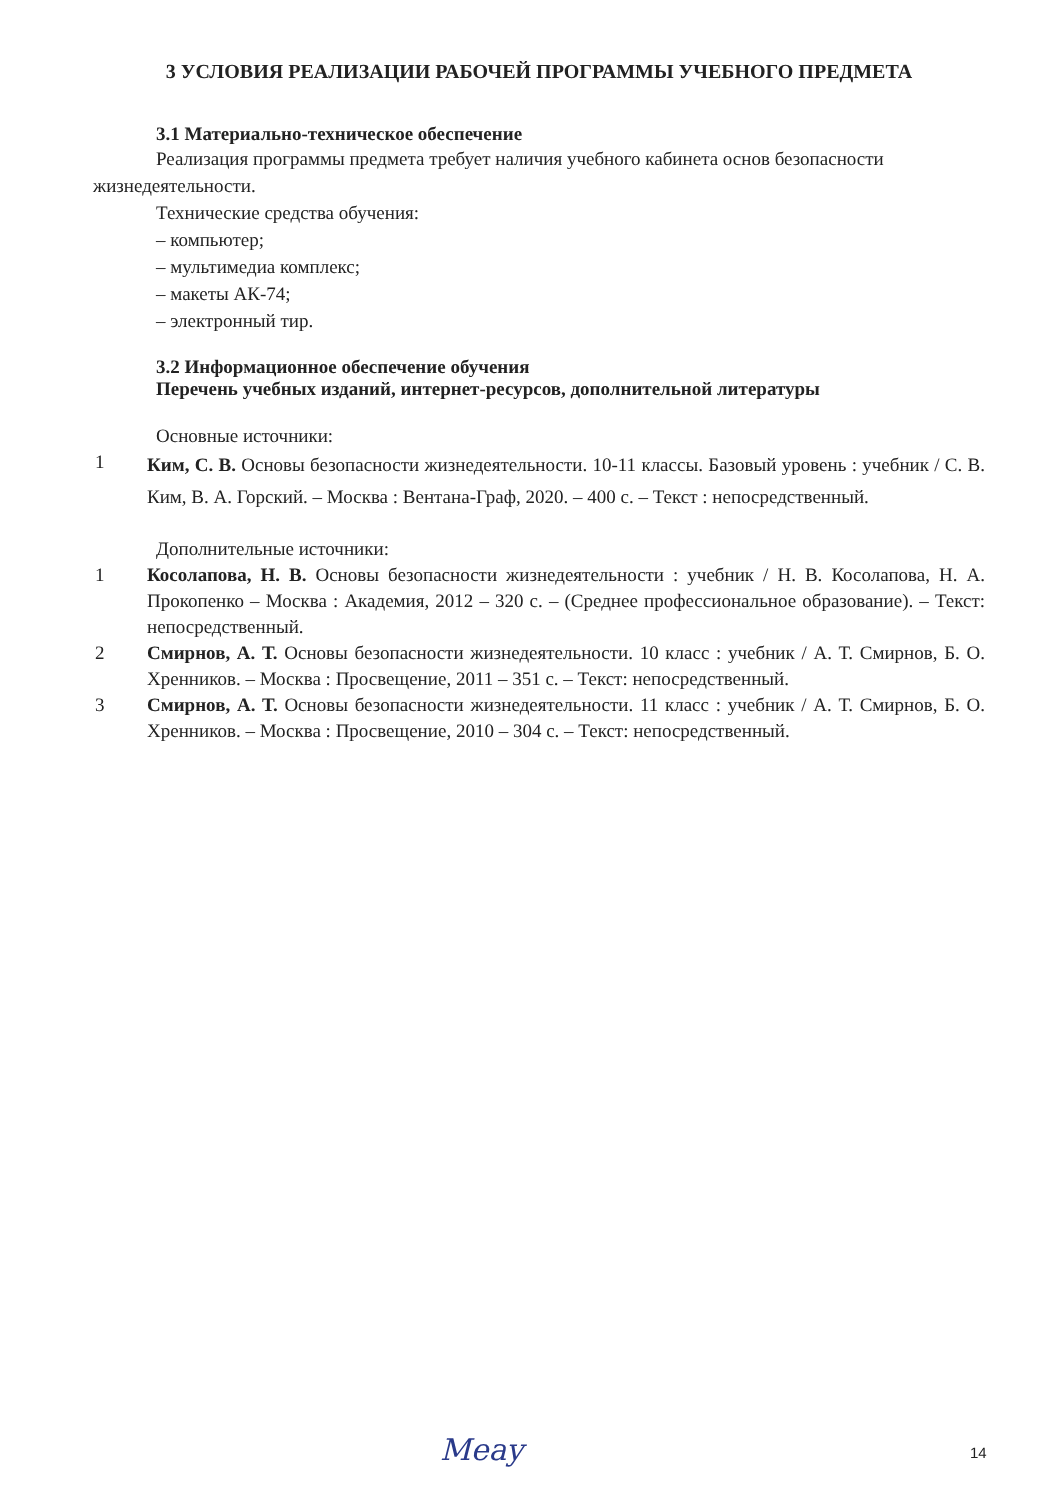3 УСЛОВИЯ РЕАЛИЗАЦИИ РАБОЧЕЙ ПРОГРАММЫ УЧЕБНОГО ПРЕДМЕТА
3.1 Материально-техническое обеспечение
Реализация программы предмета требует наличия учебного кабинета основ безопасности жизнедеятельности.
Технические средства обучения:
– компьютер;
– мультимедиа комплекс;
– макеты АК-74;
– электронный тир.
3.2 Информационное обеспечение обучения
Перечень учебных изданий, интернет-ресурсов, дополнительной литературы
Основные источники:
1 Ким, С. В. Основы безопасности жизнедеятельности. 10-11 классы. Базовый уровень : учебник / С. В. Ким, В. А. Горский. – Москва : Вентана-Граф, 2020. – 400 с. – Текст : непосредственный.
Дополнительные источники:
1 Косолапова, Н. В. Основы безопасности жизнедеятельности : учебник / Н. В. Косолапова, Н. А. Прокопенко – Москва : Академия, 2012 – 320 с. – (Среднее профессиональное образование). – Текст: непосредственный.
2 Смирнов, А. Т. Основы безопасности жизнедеятельности. 10 класс : учебник / А. Т. Смирнов, Б. О. Хренников. – Москва : Просвещение, 2011 – 351 с. – Текст: непосредственный.
3 Смирнов, А. Т. Основы безопасности жизнедеятельности. 11 класс : учебник / А. Т. Смирнов, Б. О. Хренников. – Москва : Просвещение, 2010 – 304 с. – Текст: непосредственный.
Meay 14